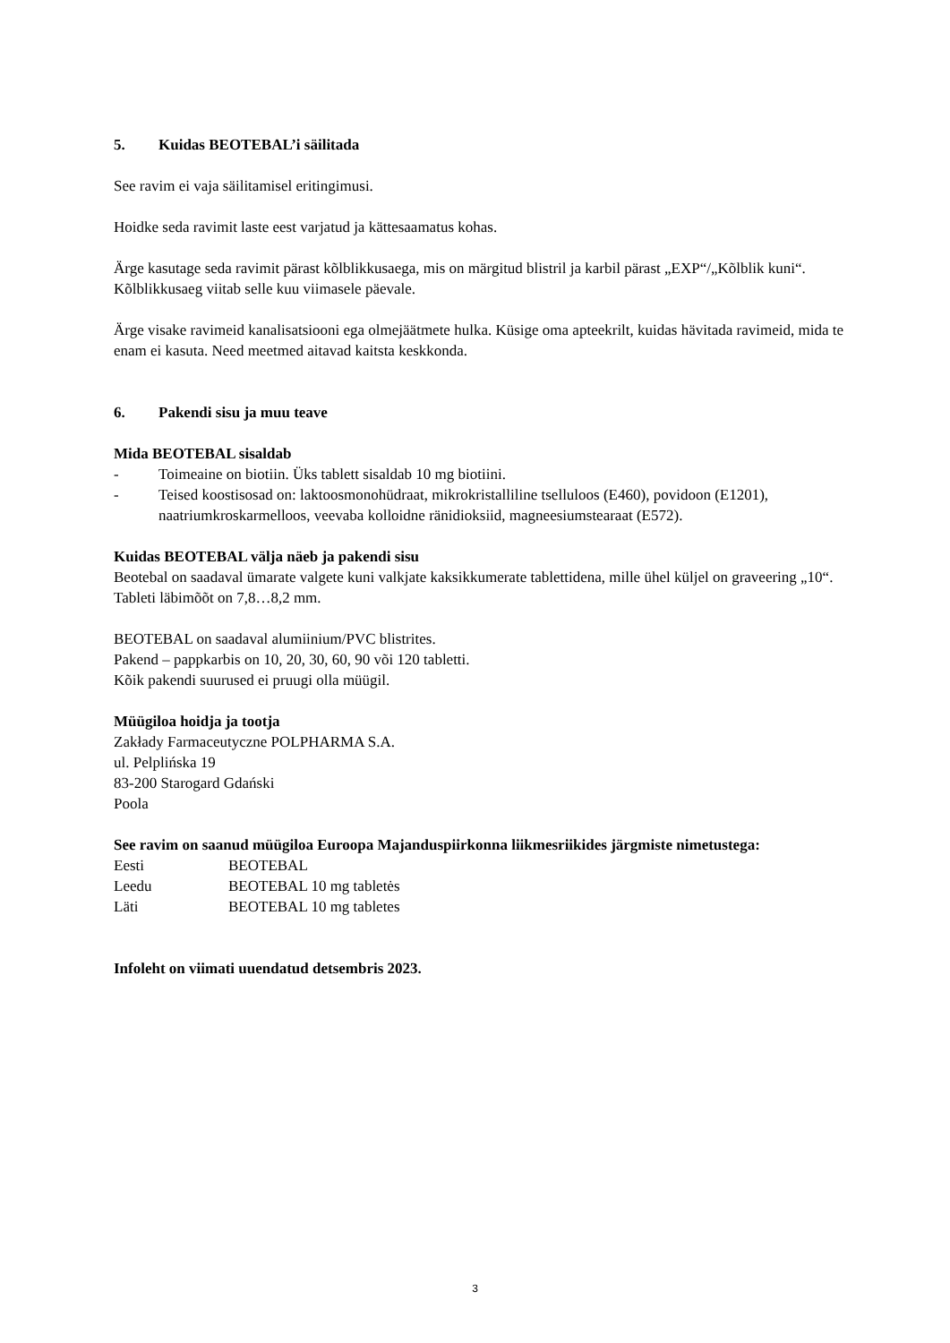5. Kuidas BEOTEBAL’i säilitada
See ravim ei vaja säilitamisel eritingimusi.
Hoidke seda ravimit laste eest varjatud ja kättesaamatus kohas.
Ärge kasutage seda ravimit pärast kõlblikkusaega, mis on märgitud blistril ja karbil pärast „EXP“/„Kõlblik kuni“. Kõlblikkusaeg viitab selle kuu viimasele päevale.
Ärge visake ravimeid kanalisatsiooni ega olmejäätmete hulka. Küsige oma apteekrilt, kuidas hävitada ravimeid, mida te enam ei kasuta. Need meetmed aitavad kaitsta keskkonda.
6. Pakendi sisu ja muu teave
Mida BEOTEBAL sisaldab
- Toimeaine on biotiin. Üks tablett sisaldab 10 mg biotiini.
- Teised koostisosad on: laktoosmonohüdraat, mikrokristalliline tselluloos (E460), povidoon (E1201), naatriumkroskarmelloos, veevaba kolloidne ränidioksiid, magneesiumstearaat (E572).
Kuidas BEOTEBAL välja näeb ja pakendi sisu
Beotebal on saadaval ümarate valgete kuni valkjate kaksikkumerate tablettidena, mille ühel küljel on graveering „10“. Tableti läbimõõt on 7,8…8,2 mm.
BEOTEBAL on saadaval alumiinium/PVC blistrites.
Pakend – pappkarbis on 10, 20, 30, 60, 90 või 120 tabletti.
Kõik pakendi suurused ei pruugi olla müügil.
Müügiloa hoidja ja tootja
Zakłady Farmaceutyczne POLPHARMA S.A.
ul. Pelplińska 19
83-200 Starogard Gdański
Poola
See ravim on saanud müügiloa Euroopa Majanduspiirkonna liikmesriikides järgmiste nimetustega:
Eesti BEOTEBAL
Leedu BEOTEBAL 10 mg tabletės
Läti BEOTEBAL 10 mg tabletes
Infoleht on viimati uuendatud detsembris 2023.
3